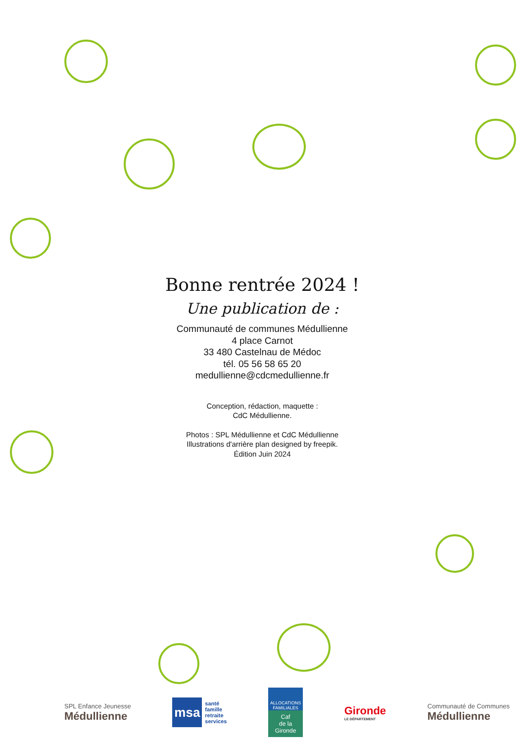Bonne rentrée 2024 !
Une publication de :
Communauté de communes Médullienne
4 place Carnot
33 480 Castelnau de Médoc
tél. 05 56 58 65 20
medullienne@cdcmedullienne.fr
Conception, rédaction, maquette :
CdC Médullienne.
Photos : SPL Médullienne et CdC Médullienne
Illustrations d'arrière plan designed by freepik.
Édition Juin 2024
SPL Enfance Jeunesse
Médullienne
msa
santé
famille
retraite
services
ALLOCATIONS FAMILIALES
Caf
de la Gironde
Gironde
LE DÉPARTEMENT
Communauté de Communes
Médullienne